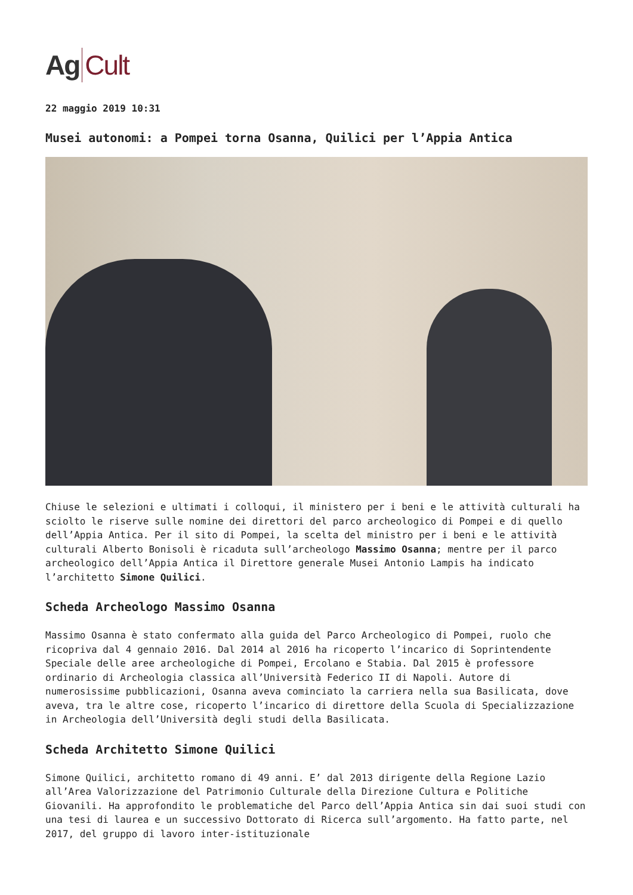Ag Cult
22 maggio 2019 10:31
Musei autonomi: a Pompei torna Osanna, Quilici per l’Appia Antica
Chiuse le selezioni e ultimati i colloqui, il ministero per i beni e le attività culturali ha sciolto le riserve sulle nomine dei direttori del parco archeologico di Pompei e di quello dell’Appia Antica. Per il sito di Pompei, la scelta del ministro per i beni e le attività culturali Alberto Bonisoli è ricaduta sull’archeologo Massimo Osanna; mentre per il parco archeologico dell’Appia Antica il Direttore generale Musei Antonio Lampis ha indicato l’architetto Simone Quilici.
Scheda Archeologo Massimo Osanna
Massimo Osanna è stato confermato alla guida del Parco Archeologico di Pompei, ruolo che ricopriva dal 4 gennaio 2016. Dal 2014 al 2016 ha ricoperto l’incarico di Soprintendente Speciale delle aree archeologiche di Pompei, Ercolano e Stabia. Dal 2015 è professore ordinario di Archeologia classica all’Università Federico II di Napoli. Autore di numerosissime pubblicazioni, Osanna aveva cominciato la carriera nella sua Basilicata, dove aveva, tra le altre cose, ricoperto l’incarico di direttore della Scuola di Specializzazione in Archeologia dell’Università degli studi della Basilicata.
Scheda Architetto Simone Quilici
Simone Quilici, architetto romano di 49 anni. E’ dal 2013 dirigente della Regione Lazio all’Area Valorizzazione del Patrimonio Culturale della Direzione Cultura e Politiche Giovanili. Ha approfondito le problematiche del Parco dell’Appia Antica sin dai suoi studi con una tesi di laurea e un successivo Dottorato di Ricerca sull’argomento. Ha fatto parte, nel 2017, del gruppo di lavoro inter-istituzionale